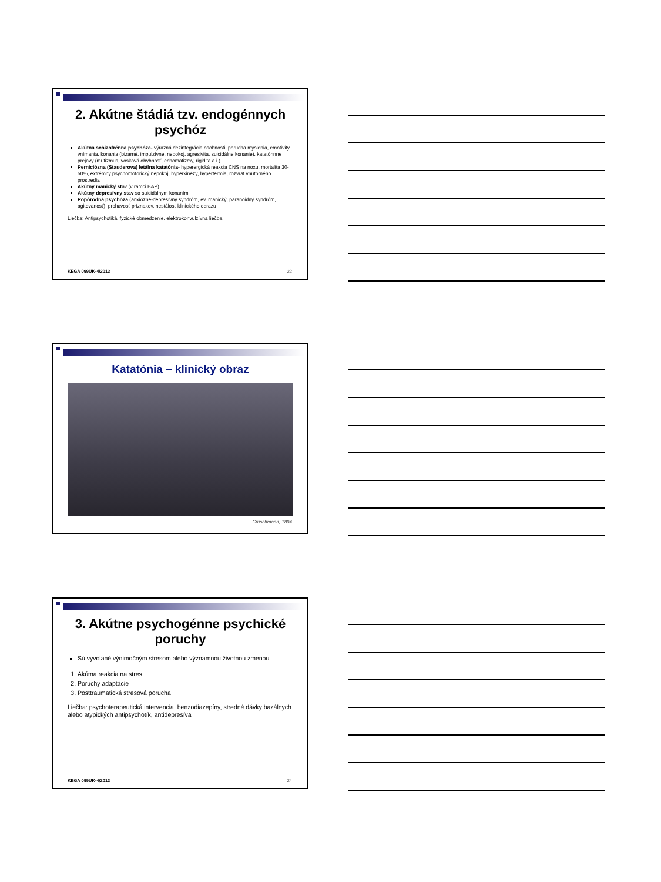2. Akútne štádiá tzv. endogénnych psychóz
Akútna schizofrénna psychóza- výrazná dezintegrácia osobnosti, porucha myslenia, emotivity, vnímania, konania (bizarné, impulzívne, nepokoj, agresivita, suicidálne konanie), katatónnne prejavy (mutizmus, vosková ohybnosť, echomatizmy, rigidita a i.)
Perniciózna (Stauderova) letálna katatónia- hyperergická reakcia CNS na noxu, mortalita 30-50%, extrémny psychomotorický nepokoj, hyperkinézy, hypertermia, rozvrat vnútorného prostredia
Akútny manický stav (v rámci BAP)
Akútny depresívny stav so suicidálnym konaním
Popôrodná psychóza (anxiózne-depresívny syndróm, ev. manický, paranoidný syndróm, agitovanosť), prchavosť príznakov, nestálosť klinického obrazu
Liečba: Antipsychotiká, fyzické obmedzenie, elektrokonvulzívna liečba
KEGA 099UK-4/2012 22
Katatónia – klinický obraz
Cruschmann, 1894
3. Akútne psychogénne psychické poruchy
Sú vyvolané výnimočným stresom alebo významnou životnou zmenou
1. Akútna reakcia na stres
2. Poruchy adaptácie
3. Posttraumatická stresová porucha
Liečba: psychoterapeutická intervencia, benzodiazepíny, stredné dávky bazálnych alebo atypických antipsychotík, antidepresíva
KEGA 099UK-4/2012 24